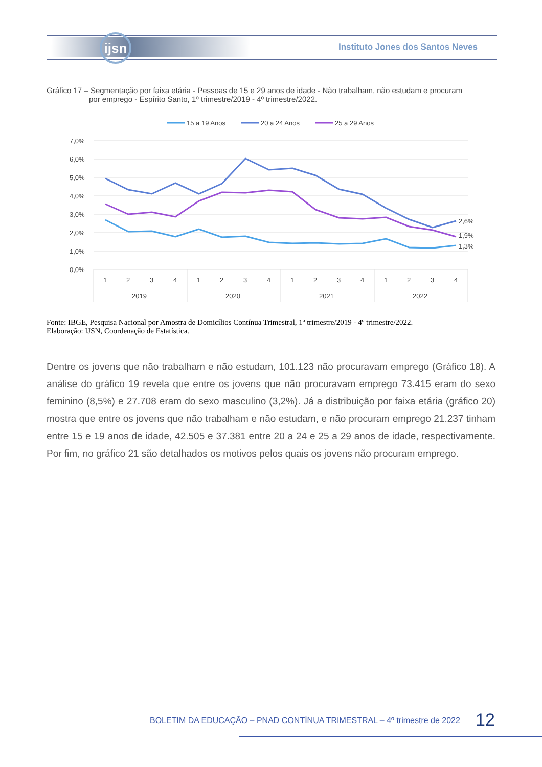ijsn
Instituto Jones dos Santos Neves
Gráfico 17 – Segmentação por faixa etária - Pessoas de 15 e 29 anos de idade - Não trabalham, não estudam e procuram
por emprego - Espírito Santo, 1º trimestre/2019 - 4º trimestre/2022.
15 a 19 Anos
20 a 24 Anos
25 a 29 Anos
7,0%
6,0%
5,0%
4,0%
3,0%
2,0%
1,0%
0,0%
2,6%
1,9%
1,3%
1
2
3
4
1
2
3
4
1
2
3
4
1
2
3
4
2019
2020
2021
2022
Fonte: IBGE, Pesquisa Nacional por Amostra de Domicílios Contínua Trimestral, 1º trimestre/2019 - 4º trimestre/2022.
Elaboração: IJSN, Coordenação de Estatística.
Dentre os jovens que não trabalham e não estudam, 101.123 não procuravam emprego (Gráfico 18). A análise do gráfico 19 revela que entre os jovens que não procuravam emprego 73.415 eram do sexo feminino (8,5%) e 27.708 eram do sexo masculino (3,2%). Já a distribuição por faixa etária (gráfico 20) mostra que entre os jovens que não trabalham e não estudam, e não procuram emprego 21.237 tinham entre 15 e 19 anos de idade, 42.505 e 37.381 entre 20 a 24 e 25 a 29 anos de idade, respectivamente. Por fim, no gráfico 21 são detalhados os motivos pelos quais os jovens não procuram emprego.
BOLETIM DA EDUCAÇÃO – PNAD CONTÍNUA TRIMESTRAL – 4º trimestre de 2022
12